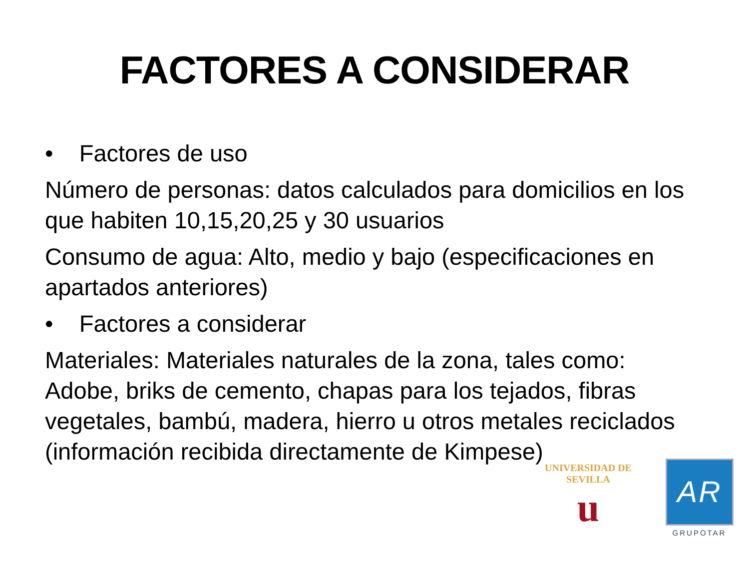FACTORES A CONSIDERAR
• Factores de uso
Número de personas: datos calculados para domicilios en los que habiten 10,15,20,25 y 30 usuarios
Consumo de agua: Alto, medio y bajo (especificaciones en apartados anteriores)
• Factores a considerar
Materiales: Materiales naturales de la zona, tales como: Adobe, briks de cemento, chapas para los tejados, fibras vegetales, bambú, madera, hierro u otros metales reciclados (información recibida directamente de Kimpese)
UNIVERSIDAD DE SEVILLA
u
AR
GRUPOTAR